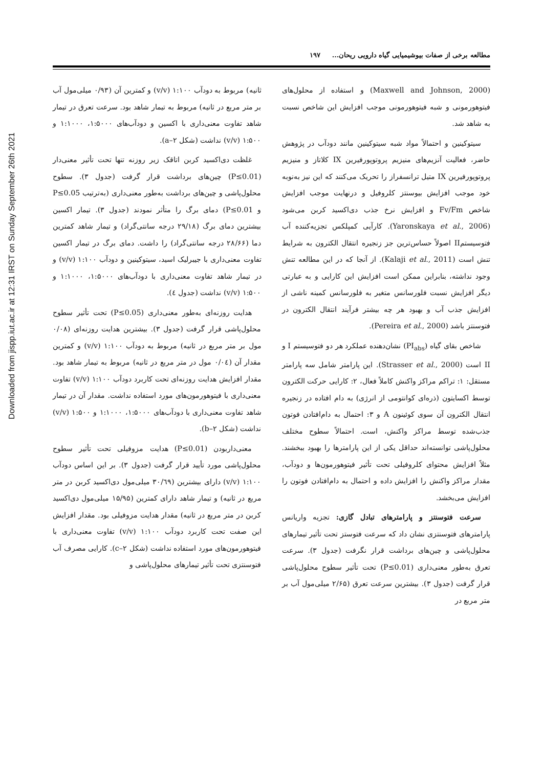Downloaded from jispp.iut.ac.ir at 12:31 IRST on Sunday September 26th 2021
مطالعه برخی از صفات بیوشیمیایی گیاه دارویی ریحان... ۱۹۷
(Maxwell and Johnson, 2000) و استفاده از محلول‌های فیتوهورمونی و شبه فیتوهورمونی موجب افزایش این شاخص نسبت به شاهد شد.
سیتوکینین و احتمالاً مواد شبه سیتوکینین مانند دودآب در پژوهش حاضر، فعالیت آنزیم‌های منیزیم پروتوپورفیرین IX کلاتاز و منیزیم پروتوپورفیرین IX متیل ترانسفراز را تحریک می‌کنند که این نیز به‌نوبه خود موجب افزایش بیوسنتز کلروفیل و درنهایت موجب افزایش شاخص Fv/Fm و افزایش نرخ جذب دی‌اکسید کربن می‌شود (Yaronskaya et al., 2006). کارآیی کمپلکس تجزیه‌کننده آب فتوسیستمII اصولاً حساس‌ترین جز زنجیره انتقال الکترون به شرایط تنش است (Kalaji et al., 2011). از آنجا که در این مطالعه تنش وجود نداشته، بنابراین ممکن است افزایش این کارایی و به عبارتی دیگر افزایش نسبت فلورسانس متغیر به فلورسانس کمینه ناشی از افزایش جذب آب و بهبود هر چه بیشتر فرآیند انتقال الکترون در فتوسنتز باشد (Pereira et al., 2000).
شاخص بقای گیاه (PI<sub>abs</sub>) نشان‌دهنده عملکرد هر دو فتوسیستم I و II است (Strasser et al., 2000). این پارامتر شامل سه پارامتر مستقل: ۱: تراکم مراکز واکنش کاملاً فعال، ۲: کارایی حرکت الکترون توسط اکسایتون (ذره‌ای کوانتومی از انرژی) به دام افتاده در زنجیره انتقال الکترون آن سوی کوئینون A و ۳: احتمال به دام‌افتادن فوتون جذب‌شده توسط مراکز واکنش، است. احتمالاً سطوح مختلف محلول‌پاشی توانسته‌اند حداقل یکی از این پارامترها را بهبود ببخشند. مثلاً افزایش محتوای کلروفیلی تحت تأثیر فیتوهورمون‌ها و دودآب، مقدار مراکز واکنش را افزایش داده و احتمال به دام‌افتادن فوتون را افزایش می‌بخشد.
سرعت فتوسنتز و پارامترهای تبادل گازی: تجزیه واریانس پارامترهای فتوسنتزی نشان داد که سرعت فتوستز تحت تأثیر تیمارهای محلول‌پاشی و چین‌های برداشت قرار نگرفت (جدول ۳). سرعت تعرق به‌طور معنی‌داری (P≤0.01) تحت تأثیر سطوح محلول‌پاشی قرار گرفت (جدول ۳). بیشترین سرعت تعرق (۲/۶۵ میلی‌مول آب بر متر مربع در
ثانیه) مربوط به دودآب ۱:۱۰۰ (v/v) و کمترین آن (۰/۹۳ میلی‌مول آب بر متر مربع در ثانیه) مربوط به تیمار شاهد بود. سرعت تعرق در تیمار شاهد تفاوت معنی‌داری با اکسین و دودآب‌های ۱:۵۰۰۰، ۱:۱۰۰۰ و ۱:۵۰۰ (v/v) نداشت (شکل a–۲).
غلظت دی‌اکسید کربن اتاقک زیر روزنه تنها تحت تأثیر معنی‌دار (P≤0.01) چین‌های برداشت قرار گرفت (جدول ۳). سطوح محلول‌پاشی و چین‌های برداشت به‌طور معنی‌داری (به‌ترتیب P≤0.05 و P≤0.01) دمای برگ را متأثر نمودند (جدول ۳). تیمار اکسین بیشترین دمای برگ (۲۹/۱۸ درجه سانتی‌گراد) و تیمار شاهد کمترین دما (۲۸/۶۶ درجه سانتی‌گراد) را داشت. دمای برگ در تیمار اکسین تفاوت معنی‌داری با جیبرلیک اسید، سیتوکینین و دودآب ۱:۱۰۰ (v/v) و در تیمار شاهد تفاوت معنی‌داری با دودآب‌های ۱:۵۰۰۰، ۱:۱۰۰۰ و ۱:۵۰۰ (v/v) نداشت (جدول ٤).
هدایت روزنه‌ای به‌طور معنی‌داری (P≤0.05) تحت تأثیر سطوح محلول‌پاشی قرار گرفت (جدول ۳). بیشترین هدایت روزنه‌ای (۰/۰۸ مول بر متر مربع در ثانیه) مربوط به دودآب ۱:۱۰۰ (v/v) و کمترین مقدار آن (۰/۰٤ مول در متر مربع در ثانیه) مربوط به تیمار شاهد بود. مقدار افزایش هدایت روزنه‌ای تحت کاربرد دودآب ۱:۱۰۰ (v/v) تفاوت معنی‌داری با فیتوهورمون‌های مورد استفاده نداشت. مقدار آن در تیمار شاهد تفاوت معنی‌داری با دودآب‌های ۱:۵۰۰۰، ۱:۱۰۰۰ و ۱:۵۰۰ (v/v) نداشت (شکل b–۲).
معنی‌داربودن (P≤0.01) هدایت مزوفیلی تحت تأثیر سطوح محلول‌پاشی مورد تأیید قرار گرفت (جدول ۳). بر این اساس دودآب ۱:۱۰۰ (v/v) دارای بیشترین (۳۰/٦۹ میلی‌مول دی‌اکسید کربن در متر مربع در ثانیه) و تیمار شاهد دارای کمترین (۱۵/۹۵ میلی‌مول دی‌اکسید کربن در متر مربع در ثانیه) مقدار هدایت مزوفیلی بود. مقدار افزایش این صفت تحت کاربرد دودآب ۱:۱۰۰ (v/v) تفاوت معنی‌داری با فیتوهورمون‌های مورد استفاده نداشت (شکل c–۲). کارایی مصرف آب فتوسنتزی تحت تأثیر تیمارهای محلول‌پاشی و